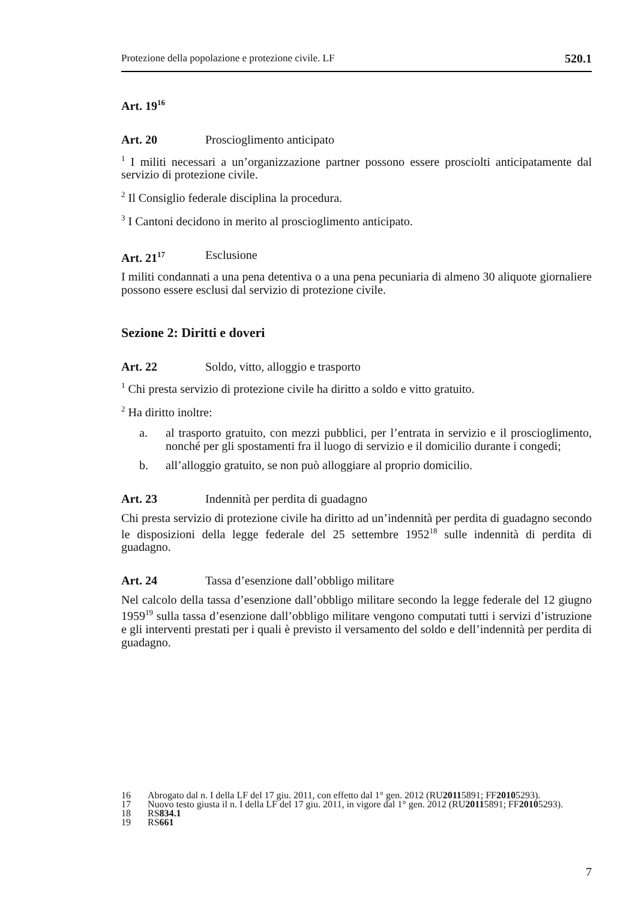Protezione della popolazione e protezione civile. LF 520.1
Art. 19<sup>16</sup>
Art. 20 Proscioglimento anticipato
<sup>1</sup> I militi necessari a un’organizzazione partner possono essere prosciolti anticipatamente dal servizio di protezione civile.
<sup>2</sup> Il Consiglio federale disciplina la procedura.
<sup>3</sup> I Cantoni decidono in merito al proscioglimento anticipato.
Art. 21<sup>17</sup> Esclusione
I militi condannati a una pena detentiva o a una pena pecuniaria di almeno 30 aliquote giornaliere possono essere esclusi dal servizio di protezione civile.
Sezione 2: Diritti e doveri
Art. 22 Soldo, vitto, alloggio e trasporto
<sup>1</sup> Chi presta servizio di protezione civile ha diritto a soldo e vitto gratuito.
<sup>2</sup> Ha diritto inoltre:
a. al trasporto gratuito, con mezzi pubblici, per l’entrata in servizio e il proscioglimento, nonché per gli spostamenti fra il luogo di servizio e il domicilio durante i congedi;
b. all’alloggio gratuito, se non può alloggiare al proprio domicilio.
Art. 23 Indennità per perdita di guadagno
Chi presta servizio di protezione civile ha diritto ad un’indennità per perdita di guadagno secondo le disposizioni della legge federale del 25 settembre 1952<sup>18</sup> sulle indennità di perdita di guadagno.
Art. 24 Tassa d’esenzione dall’obbligo militare
Nel calcolo della tassa d’esenzione dall’obbligo militare secondo la legge federale del 12 giugno 1959<sup>19</sup> sulla tassa d’esenzione dall’obbligo militare vengono computati tutti i servizi d’istruzione e gli interventi prestati per i quali è previsto il versamento del soldo e dell’indennità per perdita di guadagno.
16 Abrogato dal n. I della LF del 17 giu. 2011, con effetto dal 1° gen. 2012 (RU 2011 5891; FF 2010 5293).
17 Nuovo testo giusta il n. I della LF del 17 giu. 2011, in vigore dal 1° gen. 2012 (RU 2011 5891; FF 2010 5293).
18 RS 834.1
19 RS 661
7